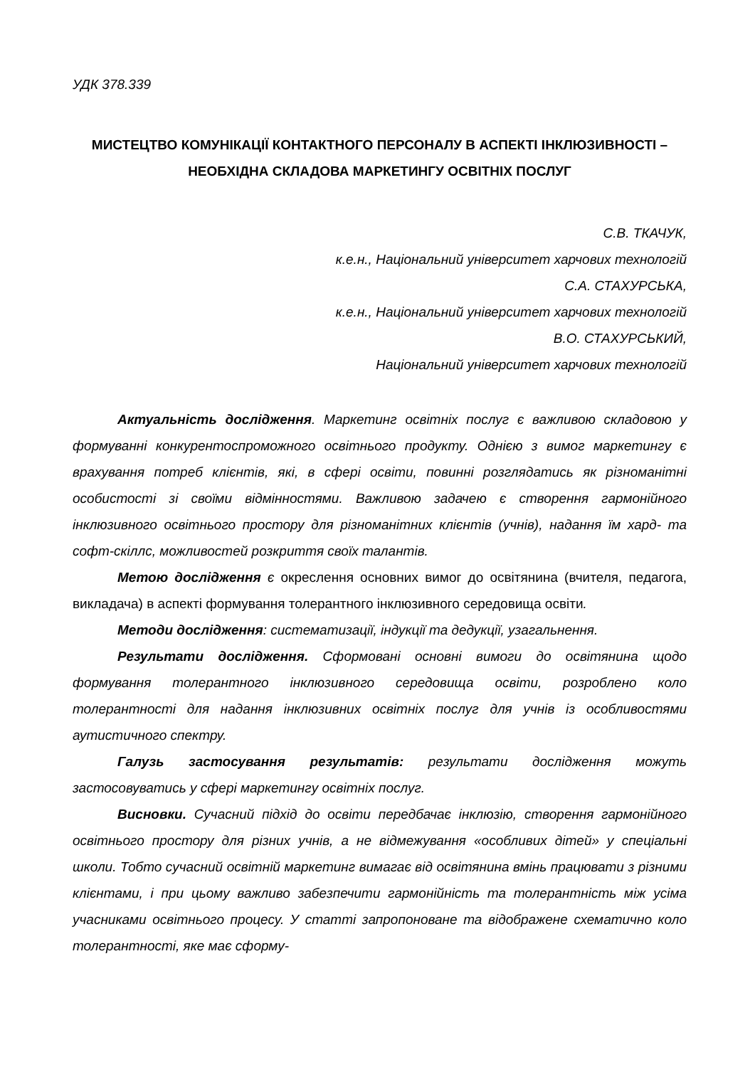УДК 378.339
МИСТЕЦТВО КОМУНІКАЦІЇ КОНТАКТНОГО ПЕРСОНАЛУ В АСПЕКТІ ІНКЛЮЗИВНОСТІ – НЕОБХІДНА СКЛАДОВА МАРКЕТИНГУ ОСВІТНІХ ПОСЛУГ
С.В. ТКАЧУК,
к.е.н., Національний університет харчових технологій
С.А. СТАХУРСЬКА,
к.е.н., Національний університет харчових технологій
В.О. СТАХУРСЬКИЙ,
Національний університет харчових технологій
Актуальність дослідження. Маркетинг освітніх послуг є важливою складовою у формуванні конкурентоспроможного освітнього продукту. Однією з вимог маркетингу є врахування потреб клієнтів, які, в сфері освіти, повинні розглядатись як різноманітні особистості зі своїми відмінностями. Важливою задачею є створення гармонійного інклюзивного освітнього простору для різноманітних клієнтів (учнів), надання їм хард- та софт-скіллс, можливостей розкриття своїх талантів.
Метою дослідження є окреслення основних вимог до освітянина (вчителя, педагога, викладача) в аспекті формування толерантного інклюзивного середовища освіти.
Методи дослідження: систематизації, індукції та дедукції, узагальнення.
Результати дослідження. Сформовані основні вимоги до освітянина щодо формування толерантного інклюзивного середовища освіти, розроблено коло толерантності для надання інклюзивних освітніх послуг для учнів із особливостями аутистичного спектру.
Галузь застосування результатів: результати дослідження можуть застосовуватись у сфері маркетингу освітніх послуг.
Висновки. Сучасний підхід до освіти передбачає інклюзію, створення гармонійного освітнього простору для різних учнів, а не відмежування «особливих дітей» у спеціальні школи. Тобто сучасний освітній маркетинг вимагає від освітянина вмінь працювати з різними клієнтами, і при цьому важливо забезпечити гармонійність та толерантність між усіма учасниками освітнього процесу. У статті запропоноване та відображене схематично коло толерантності, яке має сформу-